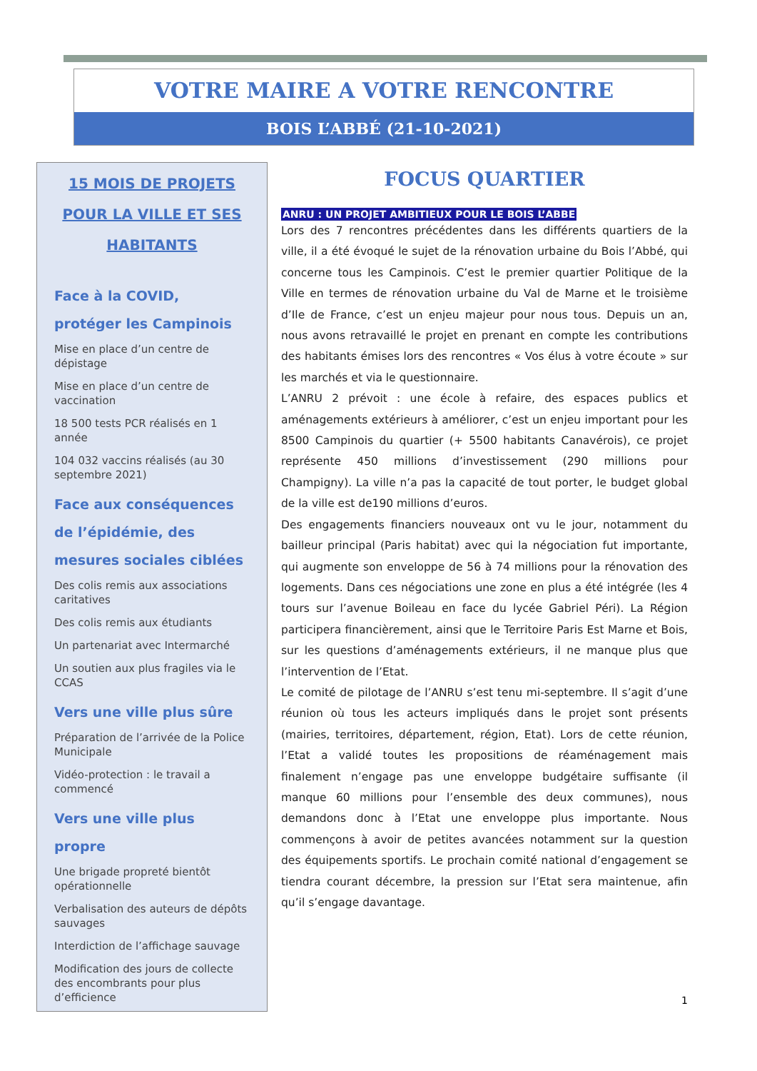VOTRE MAIRE A VOTRE RENCONTRE
BOIS L’ABBÉ (21-10-2021)
15 MOIS DE PROJETS POUR LA VILLE ET SES HABITANTS
Face à la COVID, protéger les Campinois
Mise en place d’un centre de dépistage
Mise en place d’un centre de vaccination
18 500 tests PCR réalisés en 1 année
104 032 vaccins réalisés (au 30 septembre 2021)
Face aux conséquences de l’épidémie, des mesures sociales ciblées
Des colis remis aux associations caritatives
Des colis remis aux étudiants
Un partenariat avec Intermarché
Un soutien aux plus fragiles via le CCAS
Vers une ville plus sûre
Préparation de l’arrivée de la Police Municipale
Vidéo-protection : le travail a commencé
Vers une ville plus propre
Une brigade propreté bientôt opérationnelle
Verbalisation des auteurs de dépôts sauvages
Interdiction de l’affichage sauvage
Modification des jours de collecte des encombrants pour plus d’efficience
FOCUS QUARTIER
ANRU : UN PROJET AMBITIEUX POUR LE BOIS L’ABBE
Lors des 7 rencontres précédentes dans les différents quartiers de la ville, il a été évoqué le sujet de la rénovation urbaine du Bois l’Abbé, qui concerne tous les Campinois. C’est le premier quartier Politique de la Ville en termes de rénovation urbaine du Val de Marne et le troisième d’Ile de France, c’est un enjeu majeur pour nous tous. Depuis un an, nous avons retravaillé le projet en prenant en compte les contributions des habitants émises lors des rencontres « Vos élus à votre écoute » sur les marchés et via le questionnaire.
L’ANRU 2 prévoit : une école à refaire, des espaces publics et aménagements extérieurs à améliorer, c’est un enjeu important pour les 8500 Campinois du quartier (+ 5500 habitants Canavérois), ce projet représente 450 millions d’investissement (290 millions pour Champigny). La ville n’a pas la capacité de tout porter, le budget global de la ville est de190 millions d’euros.
Des engagements financiers nouveaux ont vu le jour, notamment du bailleur principal (Paris habitat) avec qui la négociation fut importante, qui augmente son enveloppe de 56 à 74 millions pour la rénovation des logements. Dans ces négociations une zone en plus a été intégrée (les 4 tours sur l’avenue Boileau en face du lycée Gabriel Péri). La Région participera financièrement, ainsi que le Territoire Paris Est Marne et Bois, sur les questions d’aménagements extérieurs, il ne manque plus que l’intervention de l’Etat.
Le comité de pilotage de l’ANRU s’est tenu mi-septembre. Il s’agit d’une réunion où tous les acteurs impliqués dans le projet sont présents (mairies, territoires, département, région, Etat). Lors de cette réunion, l’Etat a validé toutes les propositions de réaménagement mais finalement n’engage pas une enveloppe budgétaire suffisante (il manque 60 millions pour l’ensemble des deux communes), nous demandons donc à l’Etat une enveloppe plus importante. Nous commençons à avoir de petites avancées notamment sur la question des équipements sportifs. Le prochain comité national d’engagement se tiendra courant décembre, la pression sur l’Etat sera maintenue, afin qu’il s’engage davantage.
1